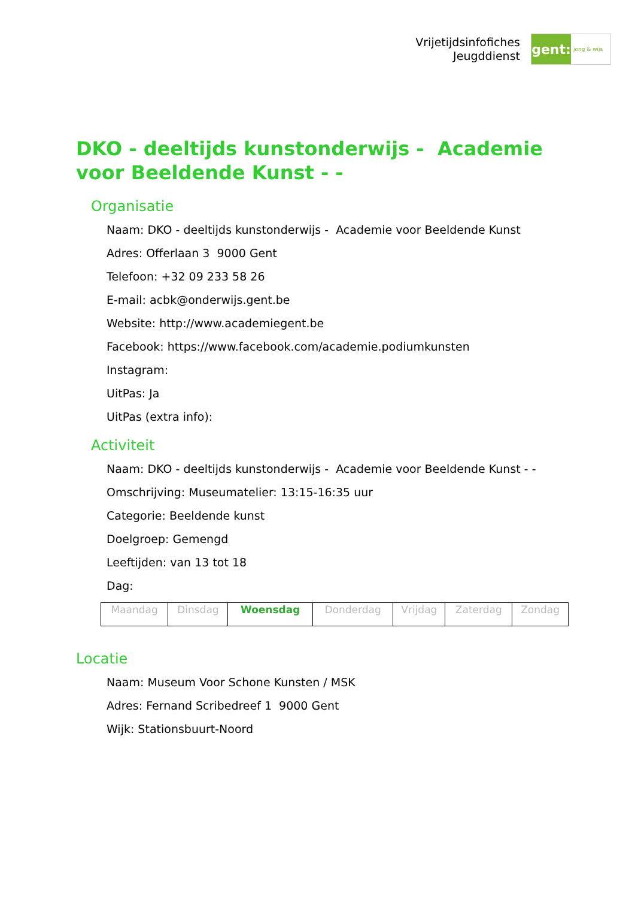Vrijetijdsinfofiches
Jeugddienst
gent:
jong & wijs
DKO - deeltijds kunstonderwijs - Academie voor Beeldende Kunst - -
Organisatie
Naam: DKO - deeltijds kunstonderwijs - Academie voor Beeldende Kunst
Adres: Offerlaan 3 9000 Gent
Telefoon: +32 09 233 58 26
E-mail: acbk@onderwijs.gent.be
Website: http://www.academiegent.be
Facebook: https://www.facebook.com/academie.podiumkunsten
Instagram:
UitPas: Ja
UitPas (extra info):
Activiteit
Naam: DKO - deeltijds kunstonderwijs - Academie voor Beeldende Kunst - -
Omschrijving: Museumatelier: 13:15-16:35 uur
Categorie: Beeldende kunst
Doelgroep: Gemengd
Leeftijden: van 13 tot 18
Dag:
| Maandag | Dinsdag | Woensdag | Donderdag | Vrijdag | Zaterdag | Zondag |
Locatie
Naam: Museum Voor Schone Kunsten / MSK
Adres: Fernand Scribedreef 1 9000 Gent
Wijk: Stationsbuurt-Noord